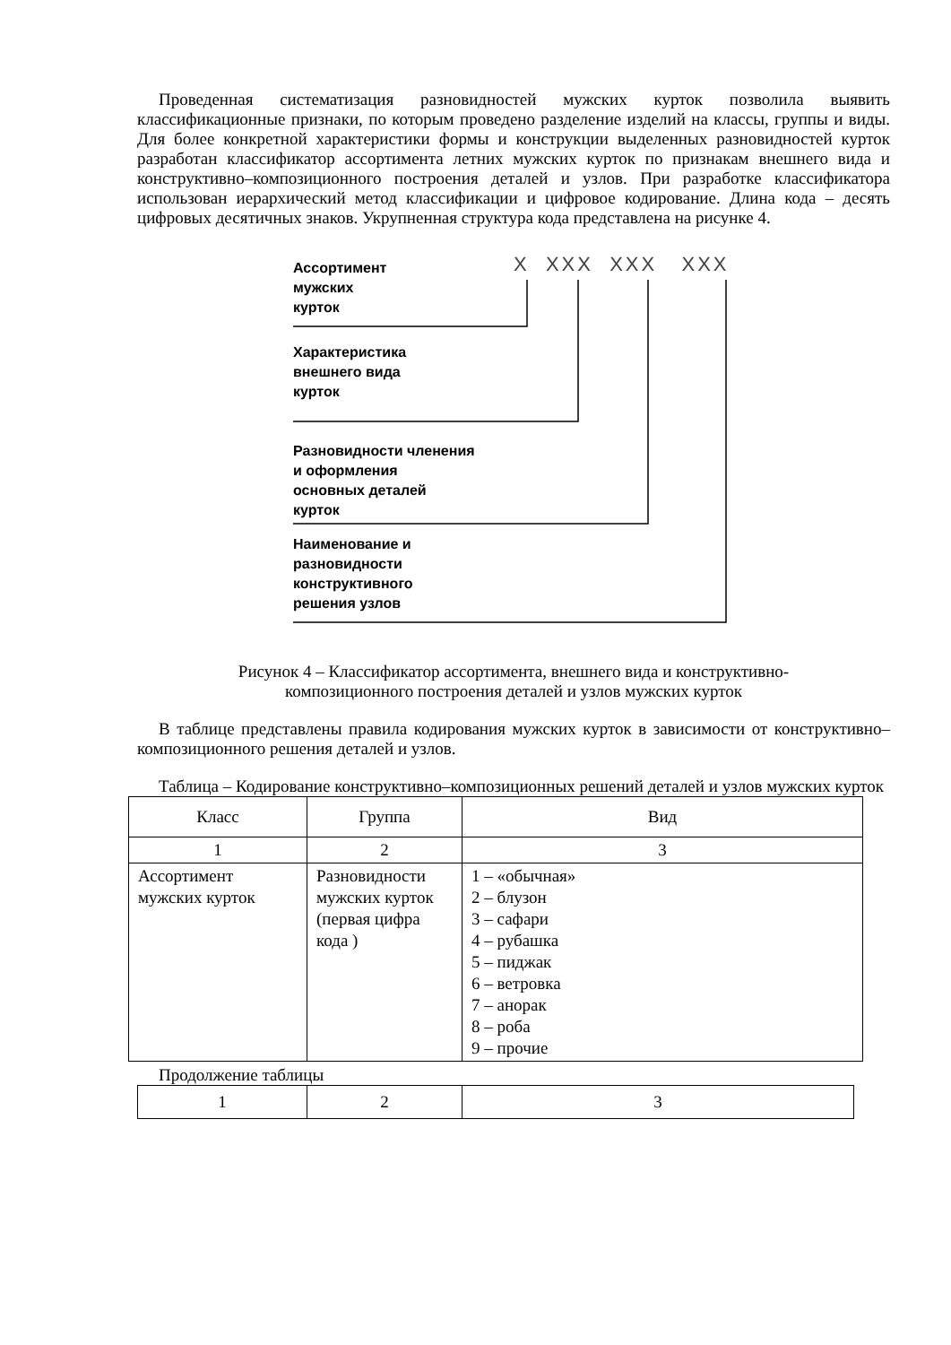Проведенная систематизация разновидностей мужских курток позволила выявить классификационные признаки, по которым проведено разделение изделий на классы, группы и виды. Для более конкретной характеристики формы и конструкции выделенных разновидностей курток разработан классификатор ассортимента летних мужских курток по признакам внешнего вида и конструктивно–композиционного построения деталей и узлов. При разработке классификатора использован иерархический метод классификации и цифровое кодирование. Длина кода – десять цифровых десятичных знаков. Укрупненная структура кода представлена на рисунке 4.
X XXX XXX XXX
Ассортимент
мужских
курток
Характеристика
внешнего вида
курток
Разновидности членения
и оформления
основных деталей
курток
Наименование и
разновидности
конструктивного
решения узлов
Рисунок 4 – Классификатор ассортимента, внешнего вида и конструктивно-
композиционного построения деталей и узлов мужских курток
В таблице представлены правила кодирования мужских курток в зависимости от конструктивно–композиционного решения деталей и узлов.
Таблица – Кодирование конструктивно–композиционных решений деталей и узлов мужских курток
| Класс | Группа | Вид |
| 1 | 2 | 3 |
| Ассортимент мужских курток | Разновидности мужских курток (первая цифра кода ) | 1 – «обычная» 2 – блузон 3 – сафари 4 – рубашка 5 – пиджак 6 – ветровка 7 – анорак 8 – роба 9 – прочие |
Продолжение таблицы
| 1 | 2 | 3 |